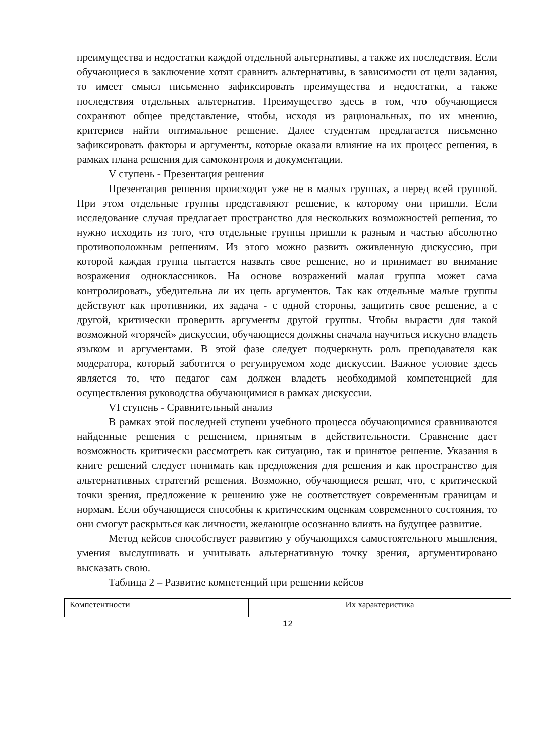преимущества и недостатки каждой отдельной альтернативы, а также их последствия. Если обучающиеся в заключение хотят сравнить альтернативы, в зависимости от цели задания, то имеет смысл письменно зафиксировать преимущества и недостатки, а также последствия отдельных альтернатив. Преимущество здесь в том, что обучающиеся сохраняют общее представление, чтобы, исходя из рациональных, по их мнению, критериев найти оптимальное решение. Далее студентам предлагается письменно зафиксировать факторы и аргументы, которые оказали влияние на их процесс решения, в рамках плана решения для самоконтроля и документации.
V ступень - Презентация решения
Презентация решения происходит уже не в малых группах, а перед всей группой. При этом отдельные группы представляют решение, к которому они пришли. Если исследование случая предлагает пространство для нескольких возможностей решения, то нужно исходить из того, что отдельные группы пришли к разным и частью абсолютно противоположным решениям. Из этого можно развить оживленную дискуссию, при которой каждая группа пытается назвать свое решение, но и принимает во внимание возражения одноклассников. На основе возражений малая группа может сама контролировать, убедительна ли их цепь аргументов. Так как отдельные малые группы действуют как противники, их задача - с одной стороны, защитить свое решение, а с другой, критически проверить аргументы другой группы. Чтобы вырасти для такой возможной «горячей» дискуссии, обучающиеся должны сначала научиться искусно владеть языком и аргументами. В этой фазе следует подчеркнуть роль преподавателя как модератора, который заботится о регулируемом ходе дискуссии. Важное условие здесь является то, что педагог сам должен владеть необходимой компетенцией для осуществления руководства обучающимися в рамках дискуссии.
VI ступень - Сравнительный анализ
В рамках этой последней ступени учебного процесса обучающимися сравниваются найденные решения с решением, принятым в действительности. Сравнение дает возможность критически рассмотреть как ситуацию, так и принятое решение. Указания в книге решений следует понимать как предложения для решения и как пространство для альтернативных стратегий решения. Возможно, обучающиеся решат, что, с критической точки зрения, предложение к решению уже не соответствует современным границам и нормам. Если обучающиеся способны к критическим оценкам современного состояния, то они смогут раскрыться как личности, желающие осознанно влиять на будущее развитие.
Метод кейсов способствует развитию у обучающихся самостоятельного мышления, умения выслушивать и учитывать альтернативную точку зрения, аргументировано высказать свою.
Таблица 2 – Развитие компетенций при решении кейсов
| Компетентности | Их характеристика |
12